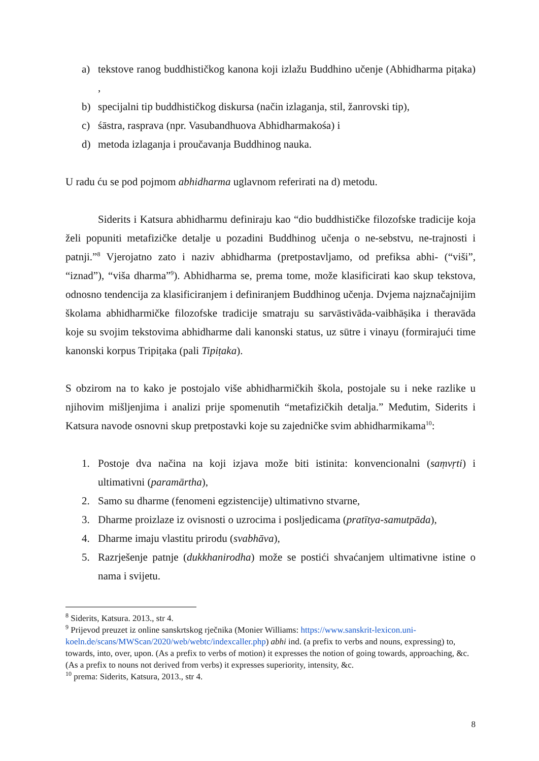a) tekstove ranog buddhističkog kanona koji izlažu Buddhino učenje (Abhidharma piṭaka) ,
b) specijalni tip buddhističkog diskursa (način izlaganja, stil, žanrovski tip),
c) śāstra, rasprava (npr. Vasubandhuova Abhidharmakośa) i
d) metoda izlaganja i proučavanja Buddhinog nauka.
U radu ću se pod pojmom abhidharma uglavnom referirati na d) metodu.
Siderits i Katsura abhidharmu definiraju kao “dio buddhističke filozofske tradicije koja želi popuniti metafizičke detalje u pozadini Buddhinog učenja o ne-sebstvu, ne-trajnosti i patnji.”<sup>8</sup> Vjerojatno zato i naziv abhidharma (pretpostavljamo, od prefiksa abhi- (“viši”, “iznad”), “viša dharma”<sup>9</sup>). Abhidharma se, prema tome, može klasificirati kao skup tekstova, odnosno tendencija za klasificiranjem i definiranjem Buddhinog učenja. Dvjema najznačajnijim školama abhidharmičke filozofske tradicije smatraju su sarvāstivāda-vaibhāṣika i theravāda koje su svojim tekstovima abhidharme dali kanonski status, uz sūtre i vinayu (formirajući time kanonski korpus Tripiṭaka (pali Tipiṭaka).
S obzirom na to kako je postojalo više abhidharmičkih škola, postojale su i neke razlike u njihovim mišljenjima i analizi prije spomenutih “metafizičkih detalja.” Međutim, Siderits i Katsura navode osnovni skup pretpostavki koje su zajedničke svim abhidharmikama<sup>10</sup>:
1. Postoje dva načina na koji izjava može biti istinita: konvencionalni (saṃvṛti) i ultimativni (paramārtha),
2. Samo su dharme (fenomeni egzistencije) ultimativno stvarne,
3. Dharme proizlaze iz ovisnosti o uzrocima i posljedicama (pratītya-samutpāda),
4. Dharme imaju vlastitu prirodu (svabhāva),
5. Razrješenje patnje (dukkhanirodha) može se postići shvaćanjem ultimativne istine o nama i svijetu.
<sup>8</sup> Siderits, Katsura. 2013., str 4.
<sup>9</sup> Prijevod preuzet iz online sanskrtskog rječnika (Monier Williams: https://www.sanskrit-lexicon.uni-koeln.de/scans/MWScan/2020/web/webtc/indexcaller.php) abhi ind. (a prefix to verbs and nouns, expressing) to, towards, into, over, upon. (As a prefix to verbs of motion) it expresses the notion of going towards, approaching, &c. (As a prefix to nouns not derived from verbs) it expresses superiority, intensity, &c.
<sup>10</sup> prema: Siderits, Katsura, 2013., str 4.
8